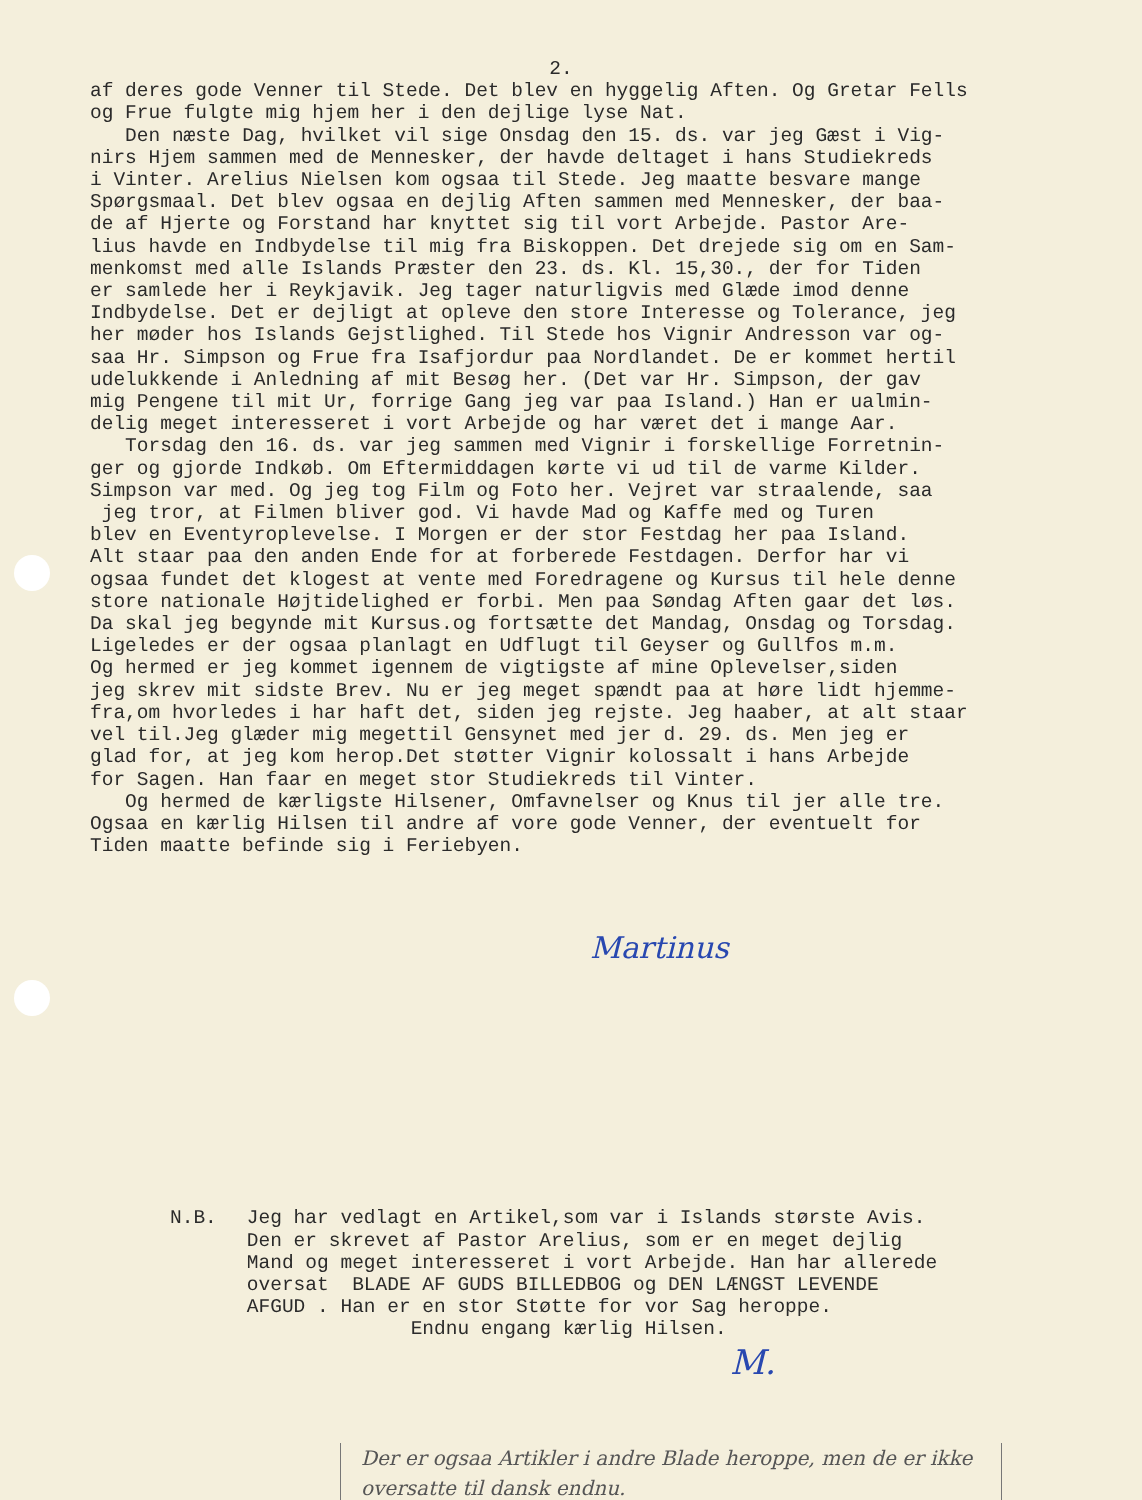2.
af deres gode Venner til Stede. Det blev en hyggelig Aften. Og Gretar Fells og Frue fulgte mig hjem her i den dejlige lyse Nat. Den næste Dag, hvilket vil sige Onsdag den 15. ds. var jeg Gæst i Vig- nirs Hjem sammen med de Mennesker, der havde deltaget i hans Studiekreds i Vinter. Arelius Nielsen kom ogsaa til Stede. Jeg maatte besvare mange Spørgsmaal. Det blev ogsaa en dejlig Aften sammen med Mennesker, der baa- de af Hjerte og Forstand har knyttet sig til vort Arbejde. Pastor Are- lius havde en Indbydelse til mig fra Biskoppen. Det drejede sig om en Sam- menkomst med alle Islands Præster den 23. ds. Kl. 15,30., der for Tiden er samlede her i Reykjavik. Jeg tager naturligvis med Glæde imod denne Indbydelse. Det er dejligt at opleve den store Interesse og Tolerance, jeg her møder hos Islands Gejstlighed. Til Stede hos Vignir Andresson var og- saa Hr. Simpson og Frue fra Isafjordur paa Nordlandet. De er kommet hertil udelukkende i Anledning af mit Besøg her. (Det var Hr. Simpson, der gav mig Pengene til mit Ur, forrige Gang jeg var paa Island.) Han er ualmin- delig meget interesseret i vort Arbejde og har været det i mange Aar. Torsdag den 16. ds. var jeg sammen med Vignir i forskellige Forretnin- ger og gjorde Indkøb. Om Eftermiddagen kørte vi ud til de varme Kilder. Simpson var med. Og jeg tog Film og Foto her. Vejret var straalende, saa jeg tror, at Filmen bliver god. Vi havde Mad og Kaffe med og Turen blev en Eventyroplevelse. I Morgen er der stor Festdag her paa Island. Alt staar paa den anden Ende for at forberede Festdagen. Derfor har vi ogsaa fundet det klogest at vente med Foredragene og Kursus til hele denne store nationale Højtidelighed er forbi. Men paa Søndag Aften gaar det løs. Da skal jeg begynde mit Kursus.og fortsætte det Mandag, Onsdag og Torsdag. Ligeledes er der ogsaa planlagt en Udflugt til Geyser og Gullfos m.m. Og hermed er jeg kommet igennem de vigtigste af mine Oplevelser,siden jeg skrev mit sidste Brev. Nu er jeg meget spændt paa at høre lidt hjemme- fra,om hvorledes i har haft det, siden jeg rejste. Jeg haaber, at alt staar vel til.Jeg glæder mig megettil Gensynet med jer d. 29. ds. Men jeg er glad for, at jeg kom herop.Det støtter Vignir kolossalt i hans Arbejde for Sagen. Han faar en meget stor Studiekreds til Vinter. Og hermed de kærligste Hilsener, Omfavnelser og Knus til jer alle tre. Ogsaa en kærlig Hilsen til andre af vore gode Venner, der eventuelt for Tiden maatte befinde sig i Feriebyen.
Martinus
N.B.
Jeg har vedlagt en Artikel,som var i Islands største Avis. Den er skrevet af Pastor Arelius, som er en meget dejlig Mand og meget interesseret i vort Arbejde. Han har allerede oversat BLADE AF GUDS BILLEDBOG og DEN LÆNGST LEVENDE AFGUD . Han er en stor Støtte for vor Sag heroppe. Endnu engang kærlig Hilsen.
M.
Der er ogsaa Artikler i andre Blade heroppe, men de er ikke oversatte til dansk endnu.